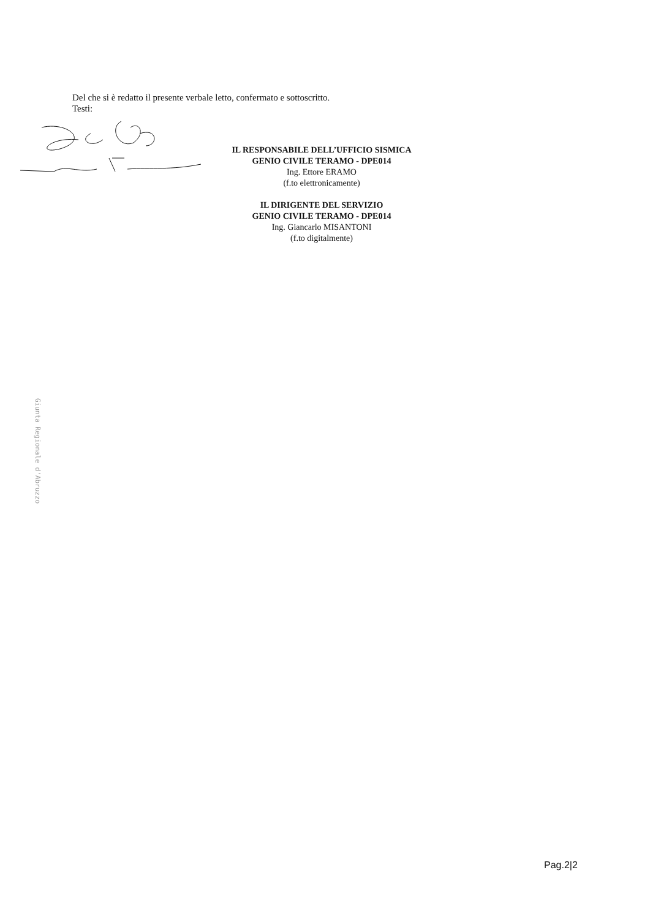Del che si è redatto il presente verbale letto, confermato e sottoscritto.
Testi:
IL RESPONSABILE DELL’UFFICIO SISMICA
GENIO CIVILE TERAMO - DPE014
Ing. Ettore ERAMO
(f.to elettronicamente)
IL DIRIGENTE DEL SERVIZIO
GENIO CIVILE TERAMO - DPE014
Ing. Giancarlo MISANTONI
(f.to digitalmente)
Giunta Regionale d'Abruzzo
Pag.2|2